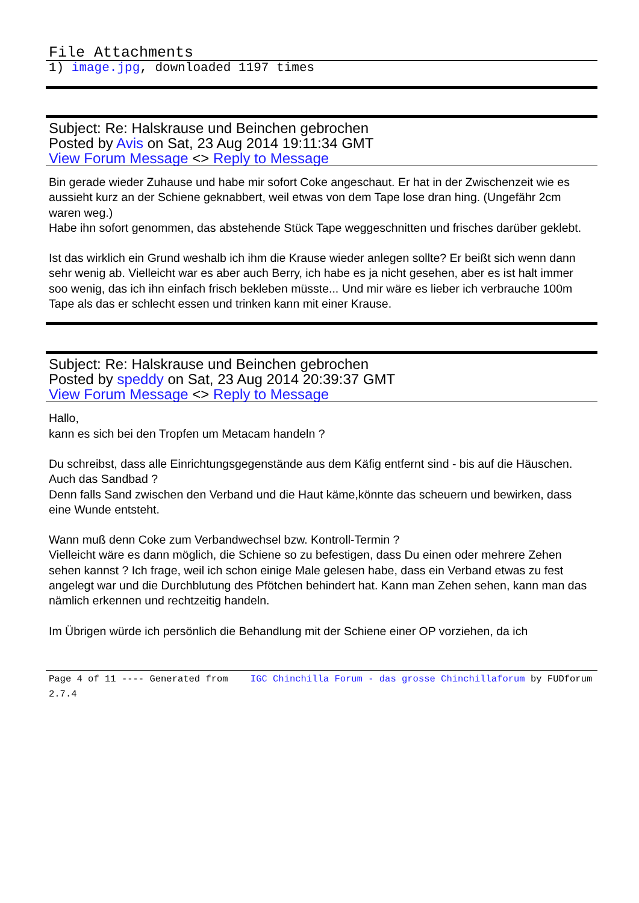File Attachments
1) image.jpg, downloaded 1197 times
Subject: Re: Halskrause und Beinchen gebrochen
Posted by Avis on Sat, 23 Aug 2014 19:11:34 GMT
View Forum Message <> Reply to Message
Bin gerade wieder Zuhause und habe mir sofort Coke angeschaut. Er hat in der Zwischenzeit wie es aussieht kurz an der Schiene geknabbert, weil etwas von dem Tape lose dran hing. (Ungefähr 2cm waren weg.)
Habe ihn sofort genommen, das abstehende Stück Tape weggeschnitten und frisches darüber geklebt.
Ist das wirklich ein Grund weshalb ich ihm die Krause wieder anlegen sollte? Er beißt sich wenn dann sehr wenig ab. Vielleicht war es aber auch Berry, ich habe es ja nicht gesehen, aber es ist halt immer soo wenig, das ich ihn einfach frisch bekleben müsste... Und mir wäre es lieber ich verbrauche 100m Tape als das er schlecht essen und trinken kann mit einer Krause.
Subject: Re: Halskrause und Beinchen gebrochen
Posted by speddy on Sat, 23 Aug 2014 20:39:37 GMT
View Forum Message <> Reply to Message
Hallo,
kann es sich bei den Tropfen um Metacam handeln ?
Du schreibst, dass alle Einrichtungsgegenstände aus dem Käfig entfernt sind - bis auf die Häuschen.
Auch das Sandbad ?
Denn falls Sand zwischen den Verband und die Haut käme,könnte das scheuern und bewirken, dass eine Wunde entsteht.
Wann muß denn Coke zum Verbandwechsel bzw. Kontroll-Termin ?
Vielleicht wäre es dann möglich, die Schiene so zu befestigen, dass Du einen oder mehrere Zehen sehen kannst ? Ich frage, weil ich schon einige Male gelesen habe, dass ein Verband etwas zu fest angelegt war und die Durchblutung des Pfötchen behindert hat. Kann man Zehen sehen, kann man das nämlich erkennen und rechtzeitig handeln.
Im Übrigen würde ich persönlich die Behandlung mit der Schiene einer OP vorziehen, da ich
Page 4 of 11 ---- Generated from IGC Chinchilla Forum - das grosse Chinchillaforum by FUDforum 2.7.4